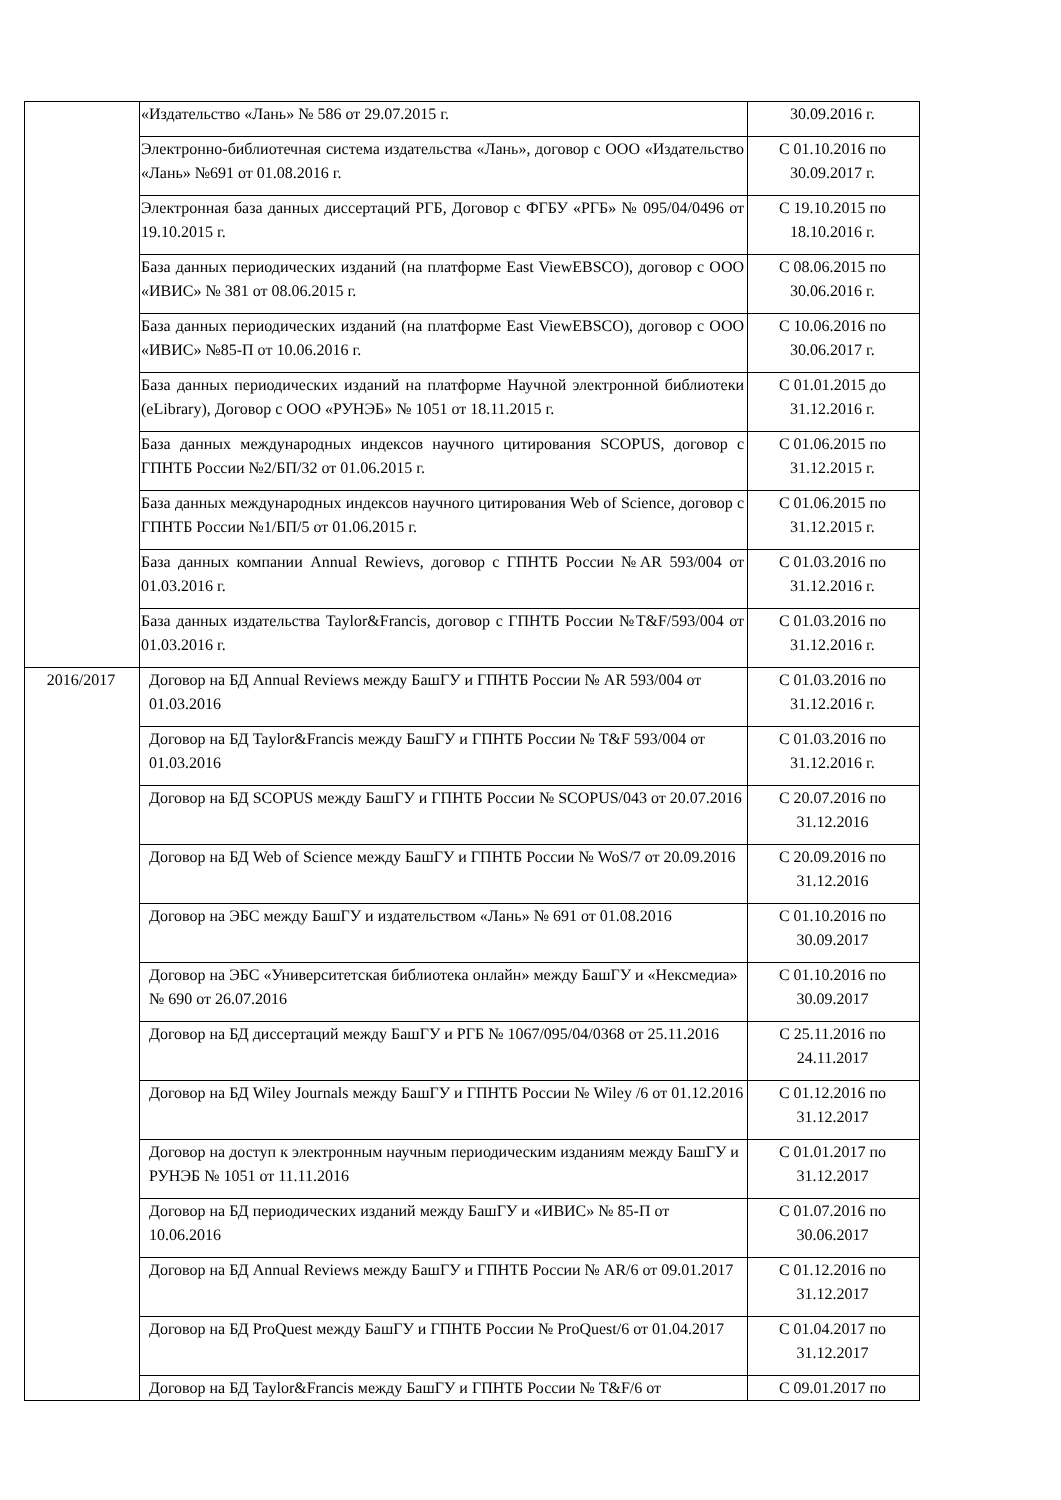| | «Издательство «Лань» № 586 от 29.07.2015 г. | 30.09.2016 г. |
| | Электронно-библиотечная система издательства «Лань», договор с ООО «Издательство «Лань» №691 от 01.08.2016 г. | С 01.10.2016 по 30.09.2017 г. |
| | Электронная база данных диссертаций РГБ, Договор с ФГБУ «РГБ» № 095/04/0496 от 19.10.2015 г. | С 19.10.2015 по 18.10.2016 г. |
| | База данных периодических изданий (на платформе East ViewEBSCO), договор с ООО «ИВИС» № 381 от 08.06.2015 г. | С 08.06.2015 по 30.06.2016 г. |
| | База данных периодических изданий (на платформе East ViewEBSCO), договор с ООО «ИВИС» №85-П от 10.06.2016 г. | С 10.06.2016 по 30.06.2017 г. |
| | База данных периодических изданий на платформе Научной электронной библиотеки (eLibrary), Договор с ООО «РУНЭБ» № 1051 от 18.11.2015 г. | С 01.01.2015 до 31.12.2016 г. |
| | База данных международных индексов научного цитирования SCOPUS, договор с ГПНТБ России №2/БП/32 от 01.06.2015 г. | С 01.06.2015 по 31.12.2015 г. |
| | База данных международных индексов научного цитирования Web of Science, договор с ГПНТБ России №1/БП/5 от 01.06.2015 г. | С 01.06.2015 по 31.12.2015 г. |
| | База данных компании Annual Rewievs, договор с ГПНТБ России №AR 593/004 от 01.03.2016 г. | С 01.03.2016 по 31.12.2016 г. |
| | База данных издательства Taylor&Francis, договор с ГПНТБ России №T&F/593/004 от 01.03.2016 г. | С 01.03.2016 по 31.12.2016 г. |
| 2016/2017 | Договор на БД Annual Reviews между БашГУ и ГПНТБ России № AR 593/004 от 01.03.2016 | С 01.03.2016 по 31.12.2016 г. |
| | Договор на БД Taylor&Francis между БашГУ и ГПНТБ России № T&F 593/004 от 01.03.2016 | С 01.03.2016 по 31.12.2016 г. |
| | Договор на БД SCOPUS между БашГУ и ГПНТБ России № SCOPUS/043 от 20.07.2016 | С 20.07.2016 по 31.12.2016 |
| | Договор на БД Web of Science между БашГУ и ГПНТБ России № WoS/7 от 20.09.2016 | С 20.09.2016 по 31.12.2016 |
| | Договор на ЭБС между БашГУ и издательством «Лань» № 691 от 01.08.2016 | С 01.10.2016 по 30.09.2017 |
| | Договор на ЭБС «Университетская библиотека онлайн» между БашГУ и «Нексмедиа» № 690 от 26.07.2016 | С 01.10.2016 по 30.09.2017 |
| | Договор на БД диссертаций между БашГУ и РГБ № 1067/095/04/0368 от 25.11.2016 | С 25.11.2016 по 24.11.2017 |
| | Договор на БД Wiley Journals между БашГУ и ГПНТБ России № Wiley /6 от 01.12.2016 | С 01.12.2016 по 31.12.2017 |
| | Договор на доступ к электронным научным периодическим изданиям между БашГУ и РУНЭБ № 1051 от 11.11.2016 | С 01.01.2017 по 31.12.2017 |
| | Договор на БД периодических изданий между БашГУ и «ИВИС» № 85-П от 10.06.2016 | С 01.07.2016 по 30.06.2017 |
| | Договор на БД Annual Reviews между БашГУ и ГПНТБ России № AR/6 от 09.01.2017 | С 01.12.2016 по 31.12.2017 |
| | Договор на БД ProQuest между БашГУ и ГПНТБ России № ProQuest/6 от 01.04.2017 | С 01.04.2017 по 31.12.2017 |
| | Договор на БД Taylor&Francis между БашГУ и ГПНТБ России № T&F/6 от | С 09.01.2017 по |